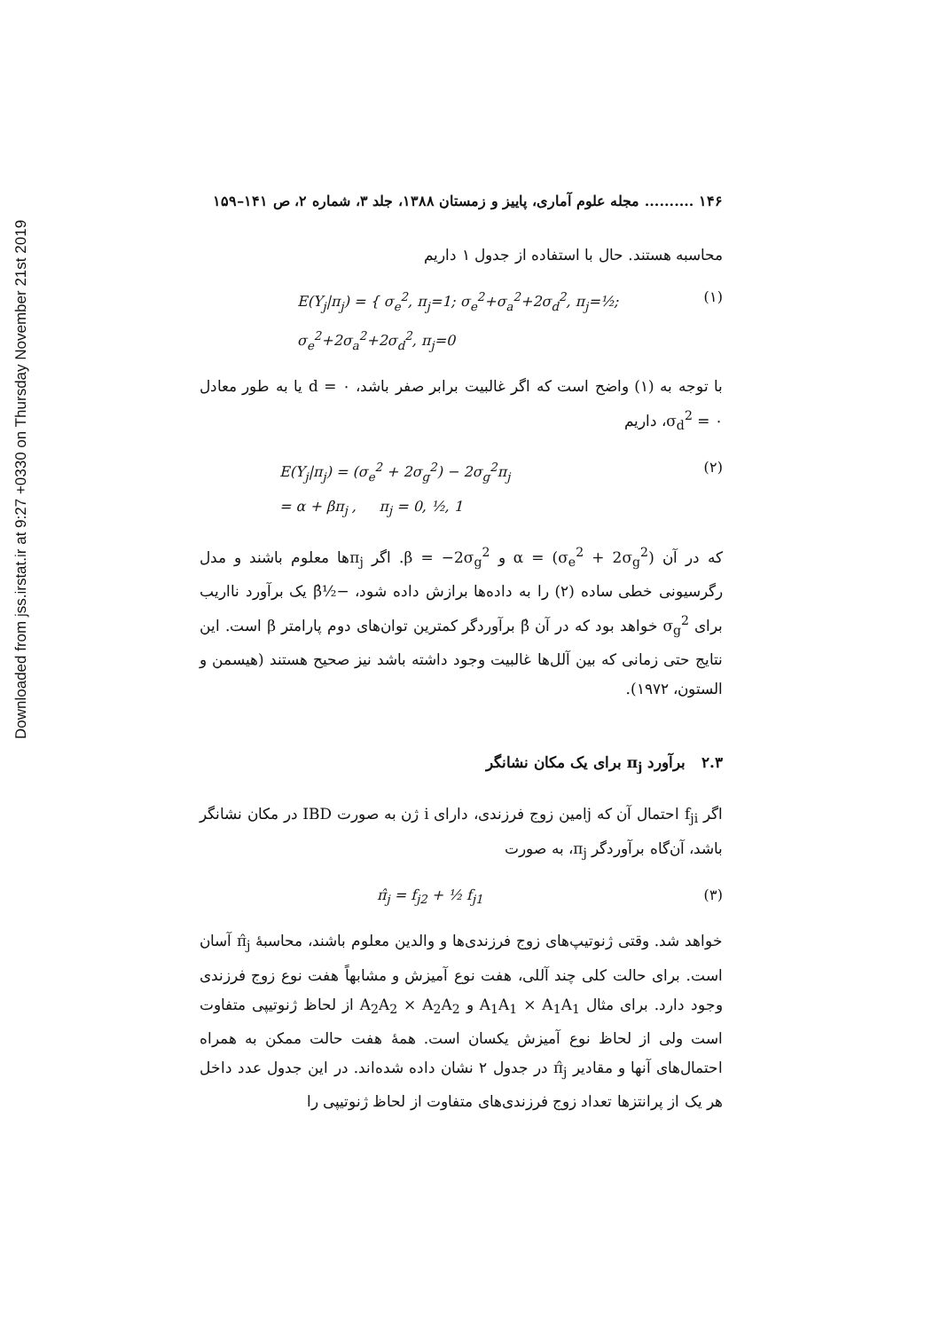Downloaded from jss.irstat.ir at 9:27 +0330 on Thursday November 21st 2019
۱۴۶ .......... مجله علوم آماری، پاییز و زمستان ۱۳۸۸، جلد ۳، شماره ۲، ص ۱۴۱–۱۵۹
محاسبه هستند. حال با استفاده از جدول ۱ داریم
E(Y<sub>j</sub>|π<sub>j</sub>) = { σ<sub>e</sub><sup>2</sup>, π<sub>j</sub>=1; σ<sub>e</sub><sup>2</sup>+σ<sub>a</sub><sup>2</sup>+2σ<sub>d</sub><sup>2</sup>, π<sub>j</sub>=½; σ<sub>e</sub><sup>2</sup>+2σ<sub>a</sub><sup>2</sup>+2σ<sub>d</sub><sup>2</sup>, π<sub>j</sub>=0 (۱)
با توجه به (۱) واضح است که اگر غالبیت برابر صفر باشد، d = ۰ یا به طور معادل σ<sub>d</sub><sup>2</sup> = ۰، داریم
E(Y<sub>j</sub>|π<sub>j</sub>) = (σ<sub>e</sub><sup>2</sup> + 2σ<sub>g</sub><sup>2</sup>) − 2σ<sub>g</sub><sup>2</sup>π<sub>j</sub>
= α + βπ<sub>j</sub> , π<sub>j</sub> = 0, ½, 1 (۲)
که در آن α = (σ<sub>e</sub><sup>2</sup> + 2σ<sub>g</sub><sup>2</sup>) و β = −2σ<sub>g</sub><sup>2</sup>. اگر π<sub>j</sub>ها معلوم باشند و مدل رگرسیونی خطی ساده (۲) را به داده‌ها برازش داده شود، −½β̂ یک برآورد نااریب برای σ<sub>g</sub><sup>2</sup> خواهد بود که در آن β̂ برآوردگر کمترین توان‌های دوم پارامتر β است. این نتایج حتی زمانی که بین آلل‌ها غالبیت وجود داشته باشد نیز صحیح هستند (هیسمن و الستون، ۱۹۷۲).
۲.۳ برآورد π<sub>j</sub> برای یک مکان نشانگر
اگر f<sub>ji</sub> احتمال آن که jامین زوج فرزندی، دارای i ژن به صورت IBD در مکان نشانگر باشد، آن‌گاه برآوردگر π<sub>j</sub>، به صورت
π̂<sub>j</sub> = f<sub>j2</sub> + ½ f<sub>j1</sub> (۳)
خواهد شد. وقتی ژنوتیپ‌های زوج فرزندی‌ها و والدین معلوم باشند، محاسبهٔ π̂<sub>j</sub> آسان است. برای حالت کلی چند آللی، هفت نوع آمیزش و مشابهاً هفت نوع زوج فرزندی وجود دارد. برای مثال A<sub>1</sub>A<sub>1</sub> × A<sub>1</sub>A<sub>1</sub> و A<sub>2</sub>A<sub>2</sub> × A<sub>2</sub>A<sub>2</sub> از لحاظ ژنوتیپی متفاوت است ولی از لحاظ نوع آمیزش یکسان است. همهٔ هفت حالت ممکن به همراه احتمال‌های آنها و مقادیر π̂<sub>j</sub> در جدول ۲ نشان داده شده‌اند. در این جدول عدد داخل هر یک از پرانتزها تعداد زوج فرزندی‌های متفاوت از لحاظ ژنوتیپی را